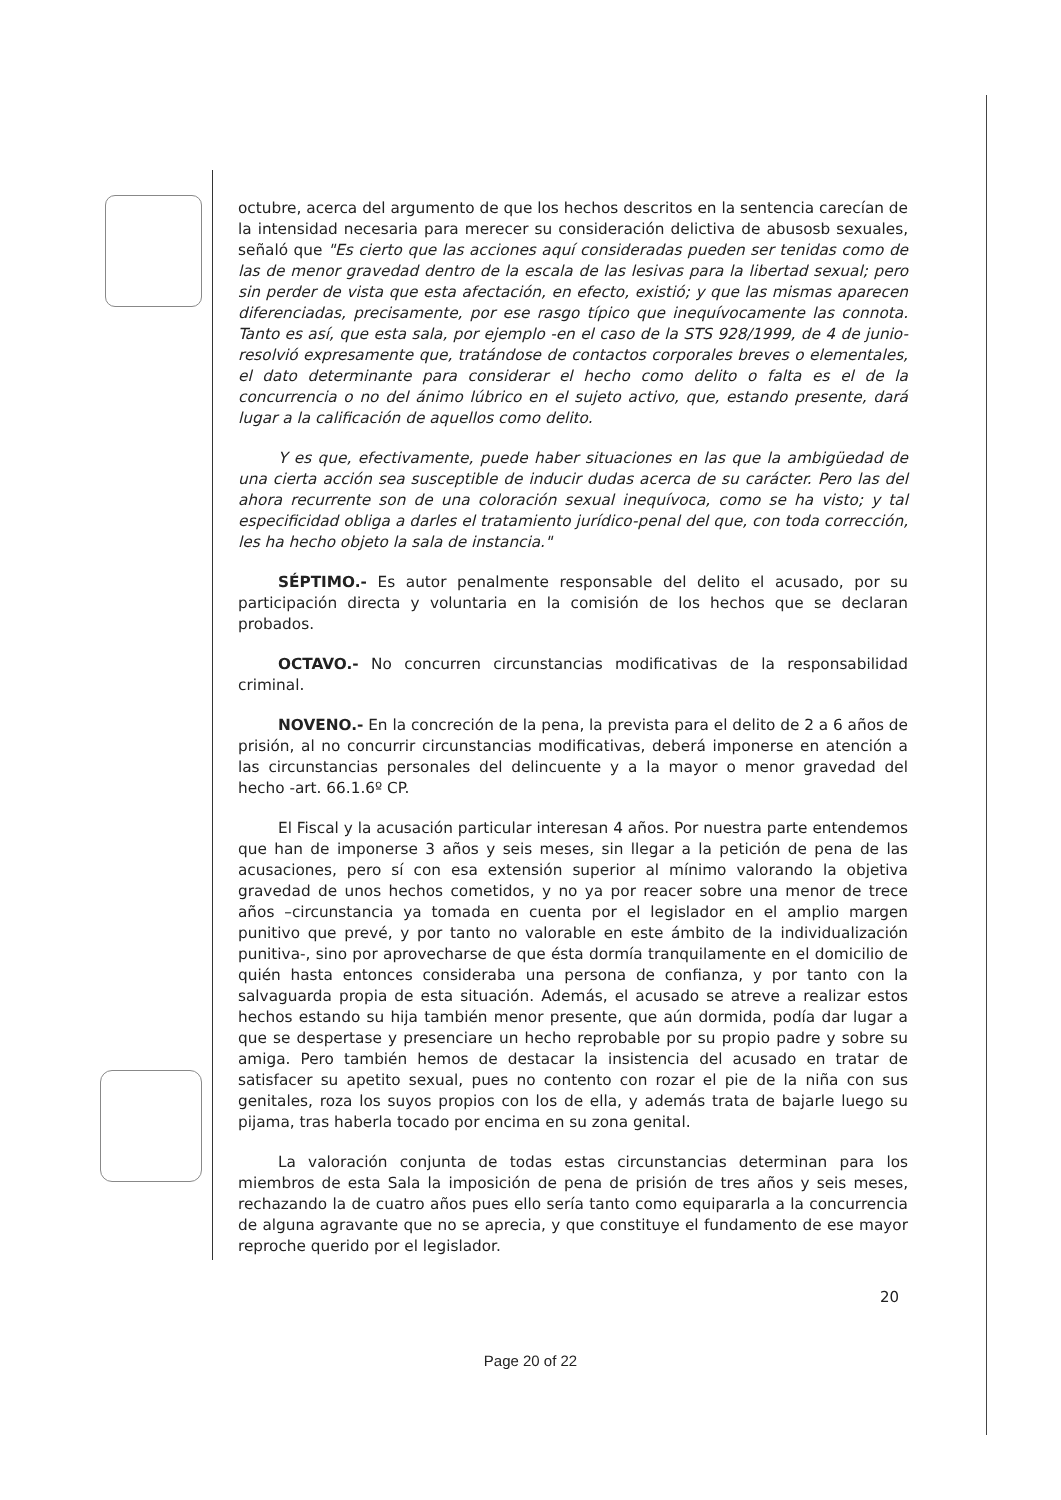octubre, acerca del argumento de que los hechos descritos en la sentencia carecían de la intensidad necesaria para merecer su consideración delictiva de abusosb sexuales, señaló que "Es cierto que las acciones aquí consideradas pueden ser tenidas como de las de menor gravedad dentro de la escala de las lesivas para la libertad sexual; pero sin perder de vista que esta afectación, en efecto, existió; y que las mismas aparecen diferenciadas, precisamente, por ese rasgo típico que inequívocamente las connota. Tanto es así, que esta sala, por ejemplo -en el caso de la STS 928/1999, de 4 de junio- resolvió expresamente que, tratándose de contactos corporales breves o elementales, el dato determinante para considerar el hecho como delito o falta es el de la concurrencia o no del ánimo lúbrico en el sujeto activo, que, estando presente, dará lugar a la calificación de aquellos como delito.
Y es que, efectivamente, puede haber situaciones en las que la ambigüedad de una cierta acción sea susceptible de inducir dudas acerca de su carácter. Pero las del ahora recurrente son de una coloración sexual inequívoca, como se ha visto; y tal especificidad obliga a darles el tratamiento jurídico-penal del que, con toda corrección, les ha hecho objeto la sala de instancia."
SÉPTIMO.- Es autor penalmente responsable del delito el acusado, por su participación directa y voluntaria en la comisión de los hechos que se declaran probados.
OCTAVO.- No concurren circunstancias modificativas de la responsabilidad criminal.
NOVENO.- En la concreción de la pena, la prevista para el delito de 2 a 6 años de prisión, al no concurrir circunstancias modificativas, deberá imponerse en atención a las circunstancias personales del delincuente y a la mayor o menor gravedad del hecho -art. 66.1.6º CP.
El Fiscal y la acusación particular interesan 4 años. Por nuestra parte entendemos que han de imponerse 3 años y seis meses, sin llegar a la petición de pena de las acusaciones, pero sí con esa extensión superior al mínimo valorando la objetiva gravedad de unos hechos cometidos, y no ya por reacer sobre una menor de trece años –circunstancia ya tomada en cuenta por el legislador en el amplio margen punitivo que prevé, y por tanto no valorable en este ámbito de la individualización punitiva-, sino por aprovecharse de que ésta dormía tranquilamente en el domicilio de quién hasta entonces consideraba una persona de confianza, y por tanto con la salvaguarda propia de esta situación. Además, el acusado se atreve a realizar estos hechos estando su hija también menor presente, que aún dormida, podía dar lugar a que se despertase y presenciare un hecho reprobable por su propio padre y sobre su amiga. Pero también hemos de destacar la insistencia del acusado en tratar de satisfacer su apetito sexual, pues no contento con rozar el pie de la niña con sus genitales, roza los suyos propios con los de ella, y además trata de bajarle luego su pijama, tras haberla tocado por encima en su zona genital.
La valoración conjunta de todas estas circunstancias determinan para los miembros de esta Sala la imposición de pena de prisión de tres años y seis meses, rechazando la de cuatro años pues ello sería tanto como equipararla a la concurrencia de alguna agravante que no se aprecia, y que constituye el fundamento de ese mayor reproche querido por el legislador.
20
Page 20 of 22